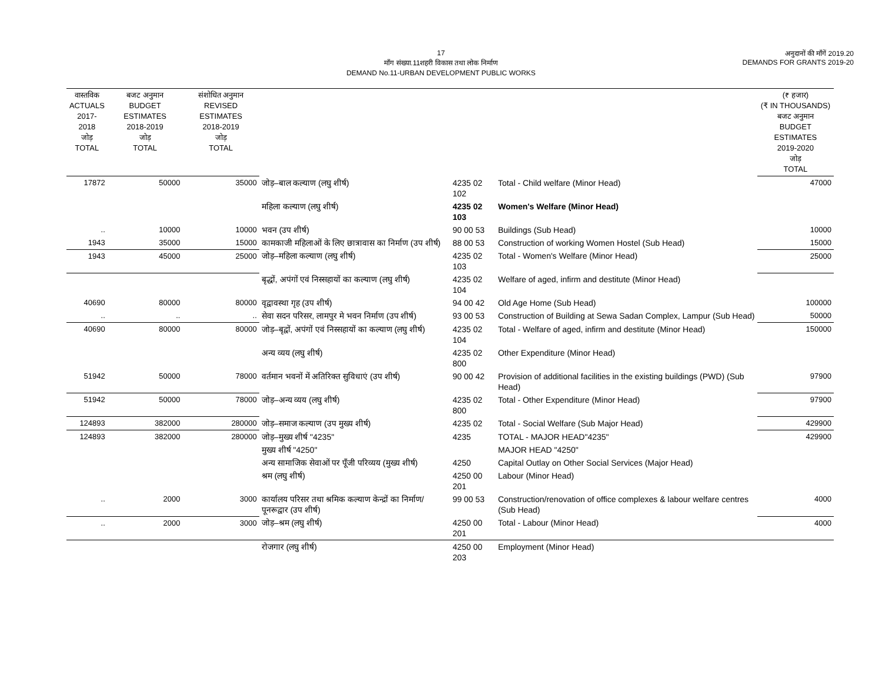17
माँग संख्या.11शहरी विकास तथा लोक निर्माण
DEMAND No.11-URBAN DEVELOPMENT PUBLIC WORKS
अनुदानों की माँगें 2019.20
DEMANDS FOR GRANTS 2019-20
| वास्तविक ACTUALS 2017-2018 जोड़ TOTAL | बजट अनुमान BUDGET ESTIMATES 2018-2019 जोड़ TOTAL | संशोधित अनुमान REVISED ESTIMATES 2018-2019 जोड़ TOTAL | | | | (₹ हजार) (₹ IN THOUSANDS) बजट अनुमान BUDGET ESTIMATES 2019-2020 जोड़ TOTAL |
| --- | --- | --- | --- | --- | --- | --- |
| 17872 | 50000 | 35000 | जोड़–बाल कल्याण (लघु शीर्ष) | 4235 02 102 | Total - Child welfare (Minor Head) | 47000 |
| | | | महिला कल्याण (लघु शीर्ष) | 4235 02 103 | Women's Welfare (Minor Head) | |
| .. | 10000 | 10000 | भवन (उप शीर्ष) | 90 00 53 | Buildings (Sub Head) | 10000 |
| 1943 | 35000 | 15000 | कामकाजी महिलाओं के लिए छात्रावास का निर्माण (उप शीर्ष) | 88 00 53 | Construction of working Women Hostel (Sub Head) | 15000 |
| 1943 | 45000 | 25000 | जोड़–महिला कल्याण (लघु शीर्ष) | 4235 02 103 | Total - Women's Welfare (Minor Head) | 25000 |
| | | | बृद्धों, अपंगों एवं निस्सहायों का कल्याण (लघु शीर्ष) | 4235 02 104 | Welfare of aged, infirm and destitute (Minor Head) | |
| 40690 | 80000 | 80000 | वृद्वावस्था गृह (उप शीर्ष) | 94 00 42 | Old Age Home (Sub Head) | 100000 |
| .. | .. | .. | सेवा सदन परिसर, लामपुर मे भवन निर्माण (उप शीर्ष) | 93 00 53 | Construction of Building at Sewa Sadan Complex, Lampur (Sub Head) | 50000 |
| 40690 | 80000 | 80000 | जोड़–बृद्वों, अपंगों एवं निस्सहायों का कल्याण (लघु शीर्ष) | 4235 02 104 | Total - Welfare of aged, infirm and destitute (Minor Head) | 150000 |
| | | | अन्य व्यय (लघु शीर्ष) | 4235 02 800 | Other Expenditure (Minor Head) | |
| 51942 | 50000 | 78000 | वर्तमान भवनों में अतिरिक्त सुविधाएं (उप शीर्ष) | 90 00 42 | Provision of additional facilities in the existing buildings (PWD) (Sub Head) | 97900 |
| 51942 | 50000 | 78000 | जोड़–अन्य व्यय (लघु शीर्ष) | 4235 02 800 | Total - Other Expenditure (Minor Head) | 97900 |
| 124893 | 382000 | 280000 | जोड़–समाज कल्याण (उप मुख्य शीर्ष) | 4235 02 | Total - Social Welfare (Sub Major Head) | 429900 |
| 124893 | 382000 | 280000 | जोड़–मुख्य शीर्ष "4235" | 4235 | TOTAL - MAJOR HEAD"4235" | 429900 |
| | | | मुख्य शीर्ष "4250" | | MAJOR HEAD "4250" | |
| | | | अन्य सामाजिक सेवाओं पर पूँजी परिव्यय (मुख्य शीर्ष) | 4250 | Capital Outlay on Other Social Services (Major Head) | |
| | | | श्रम (लघु शीर्ष) | 4250 00 201 | Labour (Minor Head) | |
| .. | 2000 | 3000 | कार्यालय परिसर तथा श्रमिक कल्याण केन्द्रों का निर्माण/पूनरूद्वार (उप शीर्ष) | 99 00 53 | Construction/renovation of office complexes & labour welfare centres (Sub Head) | 4000 |
| .. | 2000 | 3000 | जोड़–श्रम (लघु शीर्ष) | 4250 00 201 | Total - Labour (Minor Head) | 4000 |
| | | | रोजगार (लघु शीर्ष) | 4250 00 203 | Employment (Minor Head) | |